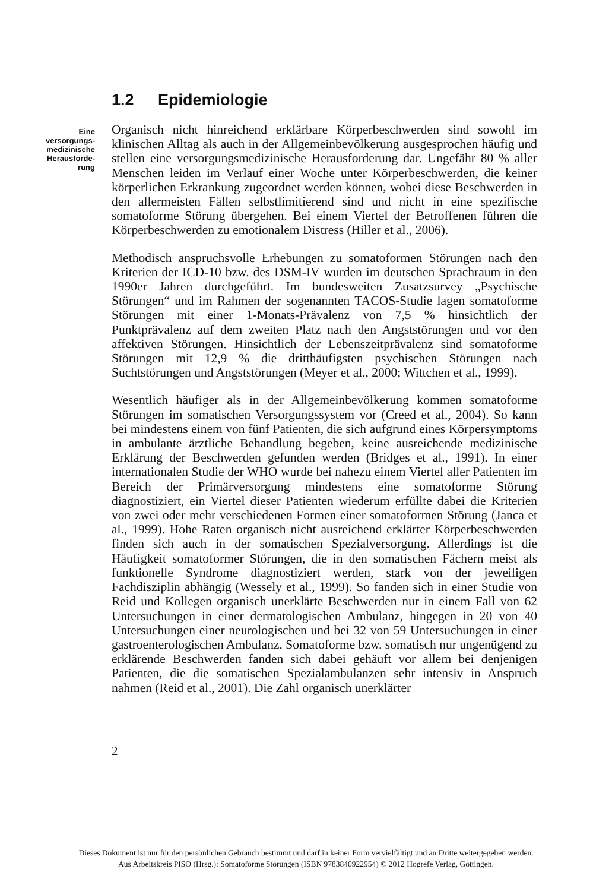1.2 Epidemiologie
Eine
versorgungs-
medizinische
Herausforde-
rung
Organisch nicht hinreichend erklärbare Körperbeschwerden sind sowohl im klinischen Alltag als auch in der Allgemeinbevölkerung ausgesprochen häufig und stellen eine versorgungsmedizinische Herausforderung dar. Ungefähr 80 % aller Menschen leiden im Verlauf einer Woche unter Körperbeschwerden, die keiner körperlichen Erkrankung zugeordnet werden können, wobei diese Beschwerden in den allermeisten Fällen selbstlimitierend sind und nicht in eine spezifische somatoforme Störung übergehen. Bei einem Viertel der Betroffenen führen die Körperbeschwerden zu emotionalem Distress (Hiller et al., 2006).
Methodisch anspruchsvolle Erhebungen zu somatoformen Störungen nach den Kriterien der ICD-10 bzw. des DSM-IV wurden im deutschen Sprachraum in den 1990er Jahren durchgeführt. Im bundesweiten Zusatzsurvey „Psychische Störungen“ und im Rahmen der sogenannten TACOS-Studie lagen somatoforme Störungen mit einer 1-Monats-Prävalenz von 7,5 % hinsichtlich der Punktprävalenz auf dem zweiten Platz nach den Angststörungen und vor den affektiven Störungen. Hinsichtlich der Lebenszeitprävalenz sind somatoforme Störungen mit 12,9 % die dritthäufigsten psychischen Störungen nach Suchtstörungen und Angststörungen (Meyer et al., 2000; Wittchen et al., 1999).
Wesentlich häufiger als in der Allgemeinbevölkerung kommen somatoforme Störungen im somatischen Versorgungssystem vor (Creed et al., 2004). So kann bei mindestens einem von fünf Patienten, die sich aufgrund eines Körpersymptoms in ambulante ärztliche Behandlung begeben, keine ausreichende medizinische Erklärung der Beschwerden gefunden werden (Bridges et al., 1991). In einer internationalen Studie der WHO wurde bei nahezu einem Viertel aller Patienten im Bereich der Primärversorgung mindestens eine somatoforme Störung diagnostiziert, ein Viertel dieser Patienten wiederum erfüllte dabei die Kriterien von zwei oder mehr verschiedenen Formen einer somatoformen Störung (Janca et al., 1999). Hohe Raten organisch nicht ausreichend erklärter Körperbeschwerden finden sich auch in der somatischen Spezialversorgung. Allerdings ist die Häufigkeit somatoformer Störungen, die in den somatischen Fächern meist als funktionelle Syndrome diagnostiziert werden, stark von der jeweiligen Fachdisziplin abhängig (Wessely et al., 1999). So fanden sich in einer Studie von Reid und Kollegen organisch unerklärte Beschwerden nur in einem Fall von 62 Untersuchungen in einer dermatologischen Ambulanz, hingegen in 20 von 40 Untersuchungen einer neurologischen und bei 32 von 59 Untersuchungen in einer gastroenterologischen Ambulanz. Somatoforme bzw. somatisch nur ungenügend zu erklärende Beschwerden fanden sich dabei gehäuft vor allem bei denjenigen Patienten, die die somatischen Spezialambulanzen sehr intensiv in Anspruch nahmen (Reid et al., 2001). Die Zahl organisch unerklärter
2
Dieses Dokument ist nur für den persönlichen Gebrauch bestimmt und darf in keiner Form vervielfältigt und an Dritte weitergegeben werden.
Aus Arbeitskreis PISO (Hrsg.): Somatoforme Störungen (ISBN 9783840922954) © 2012 Hogrefe Verlag, Göttingen.